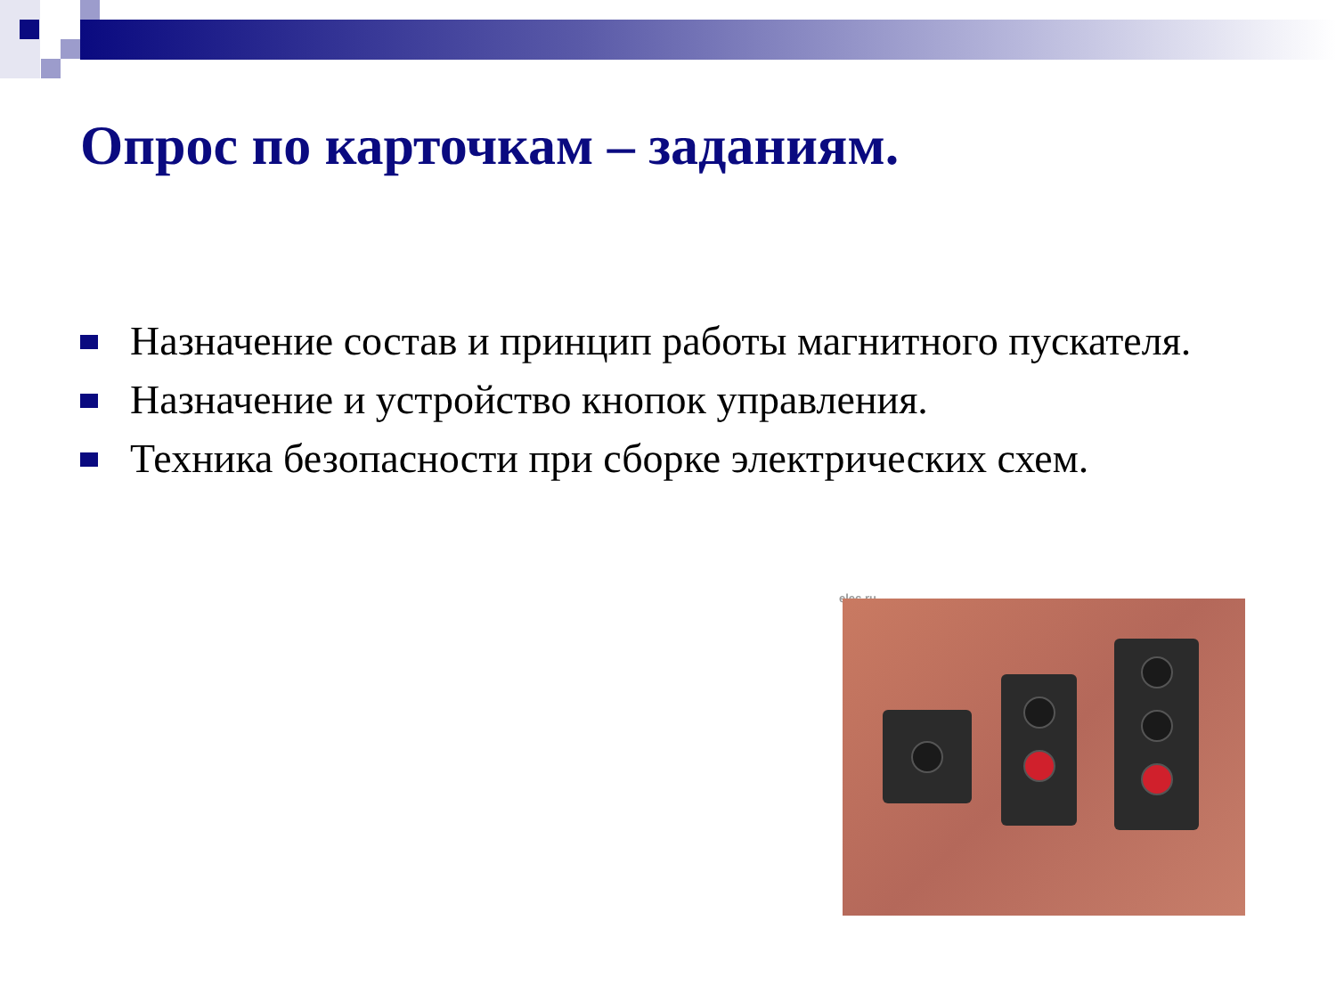Опрос по карточкам – заданиям.
Назначение состав и принцип работы магнитного пускателя.
Назначение и устройство кнопок управления.
Техника безопасности при сборке электрических схем.
elec.ru